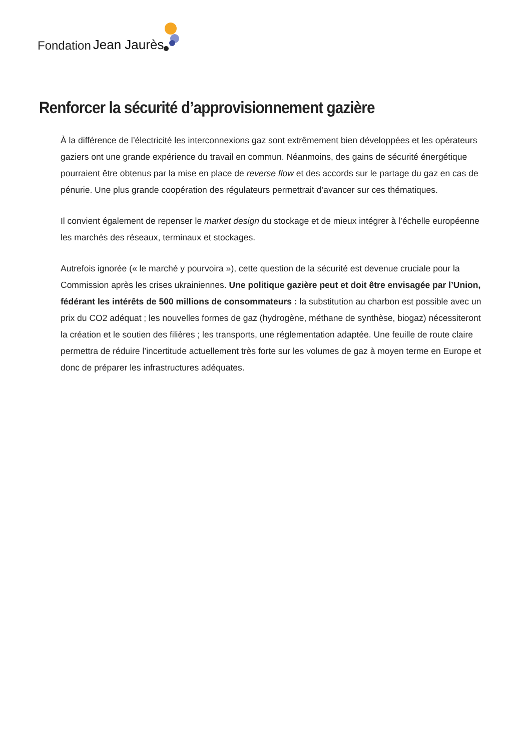Fondation Jean Jaurès
Renforcer la sécurité d’approvisionnement gazière
À la différence de l’électricité les interconnexions gaz sont extrêmement bien développées et les opérateurs gaziers ont une grande expérience du travail en commun. Néanmoins, des gains de sécurité énergétique pourraient être obtenus par la mise en place de reverse flow et des accords sur le partage du gaz en cas de pénurie. Une plus grande coopération des régulateurs permettrait d’avancer sur ces thématiques.
Il convient également de repenser le market design du stockage et de mieux intégrer à l’échelle européenne les marchés des réseaux, terminaux et stockages.
Autrefois ignorée (« le marché y pourvoira »), cette question de la sécurité est devenue cruciale pour la Commission après les crises ukrainiennes. Une politique gazière peut et doit être envisagée par l’Union, fédérant les intérêts de 500 millions de consommateurs : la substitution au charbon est possible avec un prix du CO2 adéquat ; les nouvelles formes de gaz (hydrogène, méthane de synthèse, biogaz) nécessiteront la création et le soutien des filières ; les transports, une réglementation adaptée. Une feuille de route claire permettra de réduire l’incertitude actuellement très forte sur les volumes de gaz à moyen terme en Europe et donc de préparer les infrastructures adéquates.